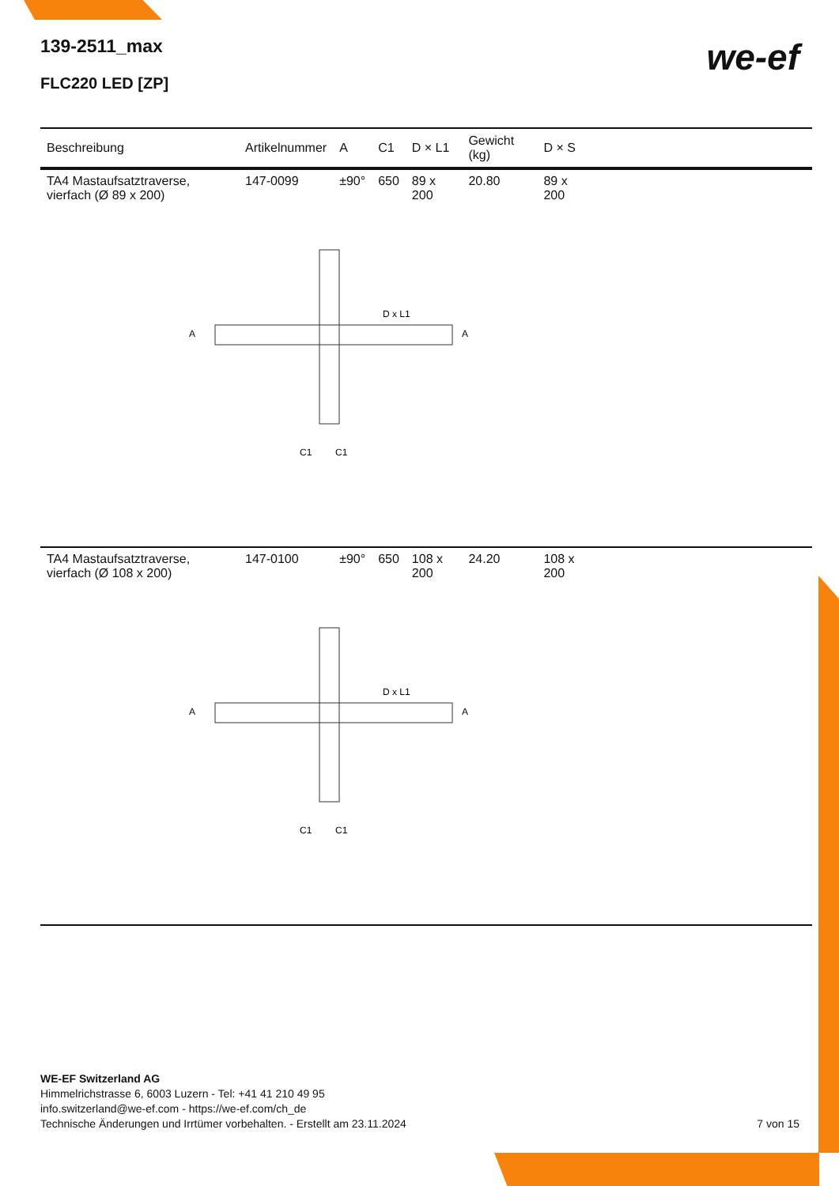139-2511_max
FLC220 LED [ZP]
we-ef
| Beschreibung | Artikelnummer | A | C1 | D × L1 | Gewicht (kg) | D × S | |
| --- | --- | --- | --- | --- | --- | --- | --- |
| TA4 Mastaufsatztraverse, vierfach (Ø 89 x 200) | 147-0099 | ±90° | 650 | 89 x 200 | 20.80 | 89 x 200 | |
| D x L1 A A C1 C1 | | | | | | | |
| TA4 Mastaufsatztraverse, vierfach (Ø 108 x 200) | 147-0100 | ±90° | 650 | 108 x 200 | 24.20 | 108 x 200 | |
| D x L1 A A C1 C1 | | | | | | | |
WE-EF Switzerland AG
Himmelrichstrasse 6, 6003 Luzern - Tel: +41 41 210 49 95
info.switzerland@we-ef.com - https://we-ef.com/ch_de
Technische Änderungen und Irrtümer vorbehalten. - Erstellt am 23.11.2024
7 von 15